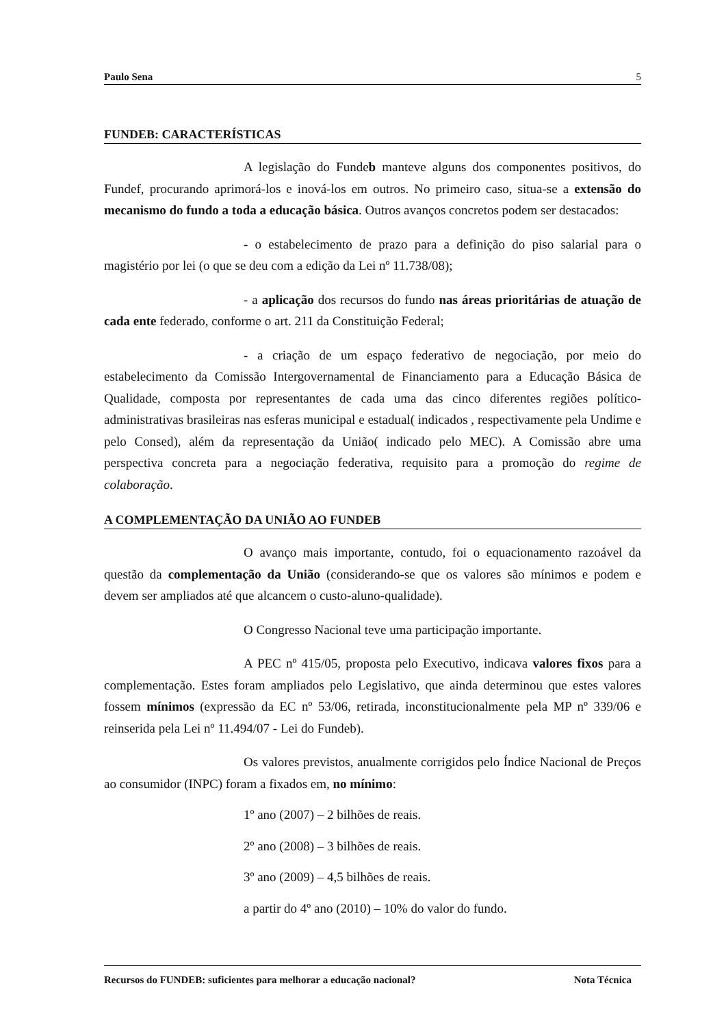Paulo Sena 5
FUNDEB: CARACTERÍSTICAS
A legislação do Fundeb manteve alguns dos componentes positivos, do Fundef, procurando aprimorá-los e inová-los em outros. No primeiro caso, situa-se a extensão do mecanismo do fundo a toda a educação básica. Outros avanços concretos podem ser destacados:
- o estabelecimento de prazo para a definição do piso salarial para o magistério por lei (o que se deu com a edição da Lei nº 11.738/08);
- a aplicação dos recursos do fundo nas áreas prioritárias de atuação de cada ente federado, conforme o art. 211 da Constituição Federal;
- a criação de um espaço federativo de negociação, por meio do estabelecimento da Comissão Intergovernamental de Financiamento para a Educação Básica de Qualidade, composta por representantes de cada uma das cinco diferentes regiões político-administrativas brasileiras nas esferas municipal e estadual( indicados , respectivamente pela Undime e pelo Consed), além da representação da União( indicado pelo MEC). A Comissão abre uma perspectiva concreta para a negociação federativa, requisito para a promoção do regime de colaboração.
A COMPLEMENTAÇÃO DA UNIÃO AO FUNDEB
O avanço mais importante, contudo, foi o equacionamento razoável da questão da complementação da União (considerando-se que os valores são mínimos e podem e devem ser ampliados até que alcancem o custo-aluno-qualidade).
O Congresso Nacional teve uma participação importante.
A PEC nº 415/05, proposta pelo Executivo, indicava valores fixos para a complementação. Estes foram ampliados pelo Legislativo, que ainda determinou que estes valores fossem mínimos (expressão da EC nº 53/06, retirada, inconstitucionalmente pela MP nº 339/06 e reinserida pela Lei nº 11.494/07 - Lei do Fundeb).
Os valores previstos, anualmente corrigidos pelo Índice Nacional de Preços ao consumidor (INPC) foram a fixados em, no mínimo:
1º ano (2007) – 2 bilhões de reais.
2º ano (2008) – 3 bilhões de reais.
3º ano (2009) – 4,5 bilhões de reais.
a partir do 4º ano (2010) – 10% do valor do fundo.
Recursos do FUNDEB: suficientes para melhorar a educação nacional? Nota Técnica